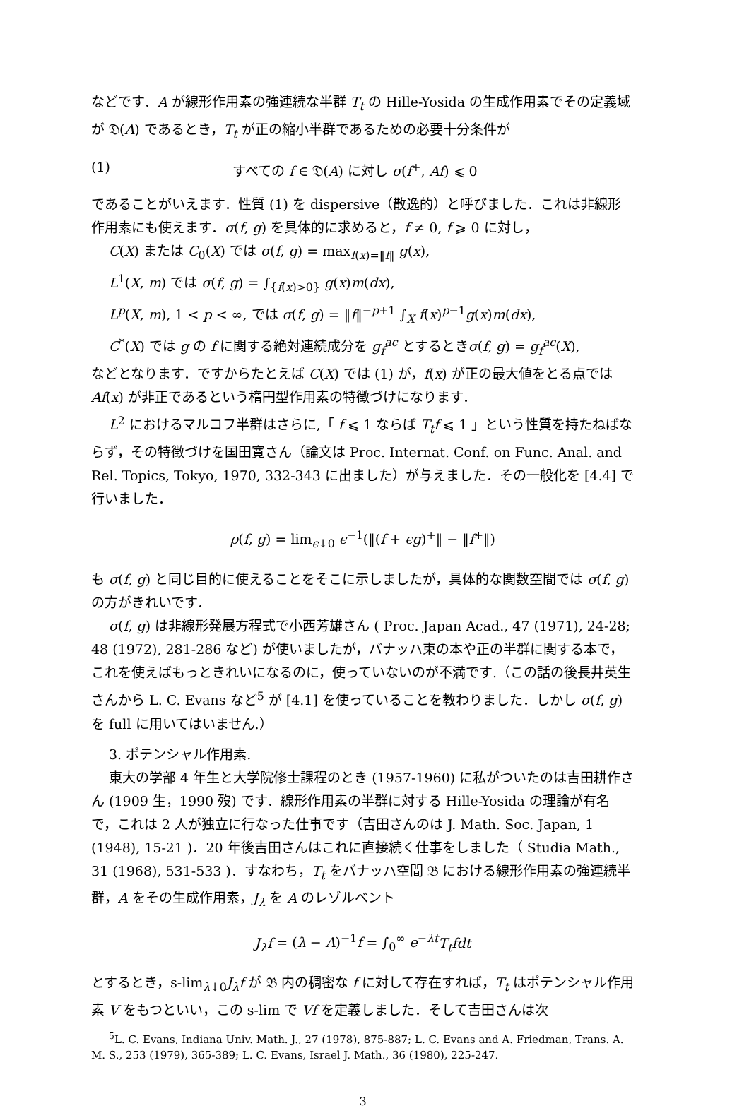などです．A が線形作用素の強連続な半群 T<sub>t</sub> の Hille-Yosida の生成作用素でその定義域が 𝔇(A) であるとき，T<sub>t</sub> が正の縮小半群であるための必要十分条件が
(1) すべての f ∈ 𝔇(A) に対し σ(f<sup>+</sup>, Af) ⩽ 0
であることがいえます．性質 (1) を dispersive（散逸的）と呼びました．これは非線形作用素にも使えます．σ(f, g) を具体的に求めると，f ≠ 0, f ⩾ 0 に対し，
C(X) または C<sub>0</sub>(X) では σ(f, g) = max<sub>f(x)=‖f‖</sub> g(x),
L<sup>1</sup>(X, m) では σ(f, g) = ∫<sub>{f(x)>0}</sub> g(x)m(dx),
L<sup>p</sup>(X, m), 1 < p < ∞, では σ(f, g) = ‖f‖<sup>−p+1</sup> ∫<sub>X</sub> f(x)<sup>p−1</sup>g(x)m(dx),
C<sup>*</sup>(X) では g の f に関する絶対連続成分を g<sub>f</sub><sup>ac</sup> とするときσ(f, g) = g<sub>f</sub><sup>ac</sup>(X),
などとなります．ですからたとえば C(X) では (1) が，f(x) が正の最大値をとる点では Af(x) が非正であるという楕円型作用素の特徴づけになります．
L<sup>2</sup> におけるマルコフ半群はさらに,「 f ⩽ 1 ならば T<sub>t</sub>f ⩽ 1 」という性質を持たねばならず，その特徴づけを国田寛さん（論文は Proc. Internat. Conf. on Func. Anal. and Rel. Topics, Tokyo, 1970, 332-343 に出ました）が与えました．その一般化を [4.4] で行いました．
ρ(f, g) = lim<sub>ϵ↓0</sub> ϵ<sup>−1</sup>(‖(f + ϵg)<sup>+</sup>‖ − ‖f<sup>+</sup>‖)
も σ(f, g) と同じ目的に使えることをそこに示しましたが，具体的な関数空間では σ(f, g) の方がきれいです．
σ(f, g) は非線形発展方程式で小西芳雄さん ( Proc. Japan Acad., 47 (1971), 24-28; 48 (1972), 281-286 など) が使いましたが，バナッハ束の本や正の半群に関する本で，これを使えばもっときれいになるのに，使っていないのが不満です.（この話の後長井英生さんから L. C. Evans など<sup>5</sup> が [4.1] を使っていることを教わりました．しかし σ(f, g) を full に用いてはいません.）
3. ポテンシャル作用素.
東大の学部 4 年生と大学院修士課程のとき (1957-1960) に私がついたのは吉田耕作さん (1909 生，1990 歿) です．線形作用素の半群に対する Hille-Yosida の理論が有名で，これは 2 人が独立に行なった仕事です（吉田さんのは J. Math. Soc. Japan, 1 (1948), 15-21 )．20 年後吉田さんはこれに直接続く仕事をしました（ Studia Math., 31 (1968), 531-533 )．すなわち，T<sub>t</sub> をバナッハ空間 𝔅 における線形作用素の強連続半群，A をその生成作用素，J<sub>λ</sub> を A のレゾルベント
J<sub>λ</sub>f = (λ − A)<sup>−1</sup>f = ∫<sub>0</sub><sup>∞</sup> e<sup>−λt</sup>T<sub>t</sub>fdt
とするとき，s-lim<sub>λ↓0</sub>J<sub>λ</sub>f が 𝔅 内の稠密な f に対して存在すれば，T<sub>t</sub> はポテンシャル作用素 V をもつといい，この s-lim で Vf を定義しました．そして吉田さんは次
<sup>5</sup> L. C. Evans, Indiana Univ. Math. J., 27 (1978), 875-887; L. C. Evans and A. Friedman, Trans. A. M. S., 253 (1979), 365-389; L. C. Evans, Israel J. Math., 36 (1980), 225-247.
3